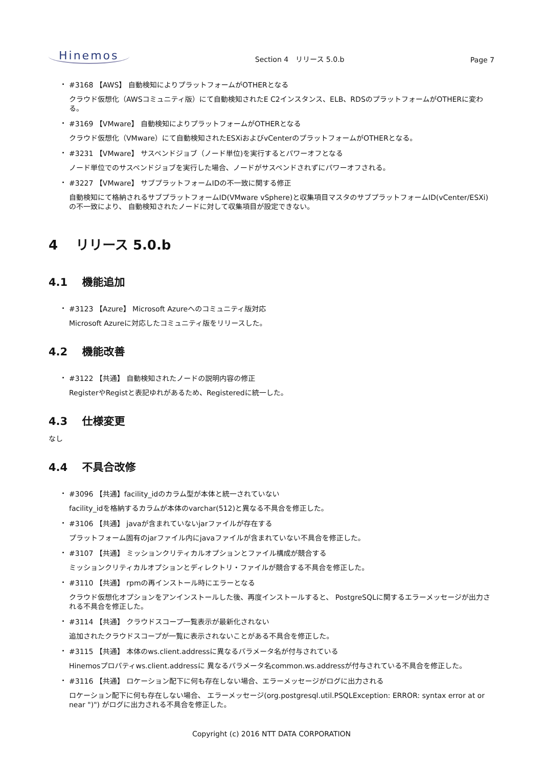Hinemos
Section 4　リリース 5.0.b Page 7
#3168 【AWS】 自動検知によりプラットフォームがOTHERとなる
クラウド仮想化（AWSコミュニティ版）にて自動検知されたE C2インスタンス、ELB、RDSのプラットフォームがOTHERに変わる。
#3169 【VMware】 自動検知によりプラットフォームがOTHERとなる
クラウド仮想化（VMware）にて自動検知されたESXiおよびvCenterのプラットフォームがOTHERとなる。
#3231 【VMware】 サスペンドジョブ（ノード単位)を実行するとパワーオフとなる
ノード単位でのサスペンドジョブを実行した場合、ノードがサスペンドされずにパワーオフされる。
#3227 【VMware】 サブプラットフォームIDの不一致に関する修正
自動検知にて格納されるサブプラットフォームID(VMware vSphere)と収集項目マスタのサブプラットフォームID(vCenter/ESXi)の不一致により、 自動検知されたノードに対して収集項目が設定できない。
4　 リリース 5.0.b
4.1　 機能追加
#3123 【Azure】 Microsoft Azureへのコミュニティ版対応
Microsoft Azureに対応したコミュニティ版をリリースした。
4.2　 機能改善
#3122 【共通】 自動検知されたノードの説明内容の修正
RegisterやRegistと表記ゆれがあるため、Registeredに統一した。
4.3　 仕様変更
なし
4.4　 不具合改修
#3096 【共通】facility_idのカラム型が本体と統一されていない
facility_idを格納するカラムが本体のvarchar(512)と異なる不具合を修正した。
#3106 【共通】 javaが含まれていないjarファイルが存在する
プラットフォーム固有のjarファイル内にjavaファイルが含まれていない不具合を修正した。
#3107 【共通】 ミッションクリティカルオプションとファイル構成が競合する
ミッションクリティカルオプションとディレクトリ・ファイルが競合する不具合を修正した。
#3110 【共通】 rpmの再インストール時にエラーとなる
クラウド仮想化オプションをアンインストールした後、再度インストールすると、 PostgreSQLに関するエラーメッセージが出力される不具合を修正した。
#3114 【共通】 クラウドスコープ一覧表示が最新化されない
追加されたクラウドスコープが一覧に表示されないことがある不具合を修正した。
#3115 【共通】 本体のws.client.addressに異なるパラメータ名が付与されている
Hinemosプロパティws.client.addressに 異なるパラメータ名common.ws.addressが付与されている不具合を修正した。
#3116 【共通】 ロケーション配下に何も存在しない場合、エラーメッセージがログに出力される
ロケーション配下に何も存在しない場合、 エラーメッセージ(org.postgresql.util.PSQLException: ERROR: syntax error at or near ")") がログに出力される不具合を修正した。
Copyright (c) 2016 NTT DATA CORPORATION